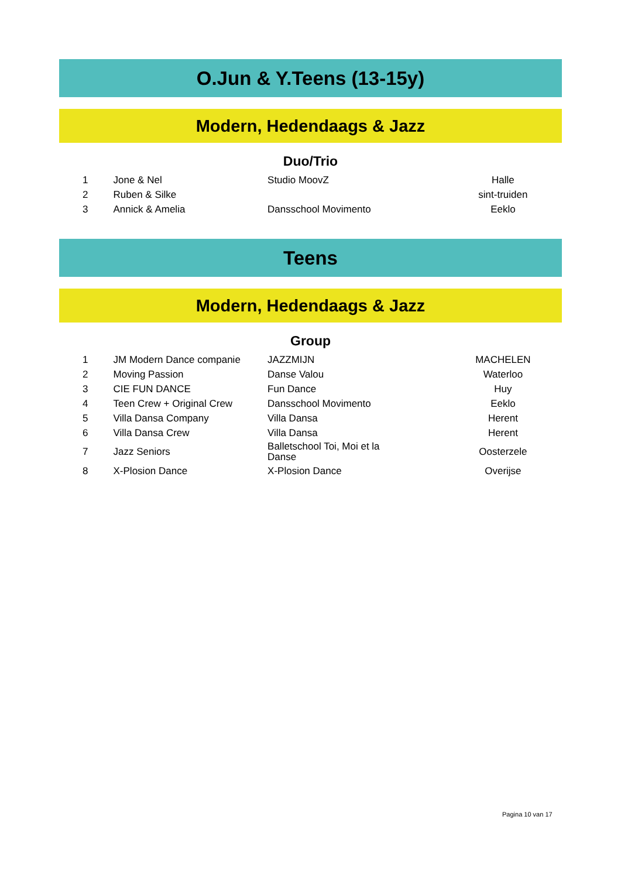O.Jun & Y.Teens (13-15y)
Modern, Hedendaags & Jazz
Duo/Trio
| 1 | Jone & Nel | Studio MoovZ | Halle |
| 2 | Ruben & Silke | | sint-truiden |
| 3 | Annick & Amelia | Dansschool Movimento | Eeklo |
Teens
Modern, Hedendaags & Jazz
Group
| 1 | JM Modern Dance companie | JAZZMIJN | MACHELEN |
| 2 | Moving Passion | Danse Valou | Waterloo |
| 3 | CIE FUN DANCE | Fun Dance | Huy |
| 4 | Teen Crew + Original Crew | Dansschool Movimento | Eeklo |
| 5 | Villa Dansa Company | Villa Dansa | Herent |
| 6 | Villa Dansa Crew | Villa Dansa | Herent |
| 7 | Jazz Seniors | Balletschool Toi, Moi et la Danse | Oosterzele |
| 8 | X-Plosion Dance | X-Plosion Dance | Overijse |
Pagina 10 van 17